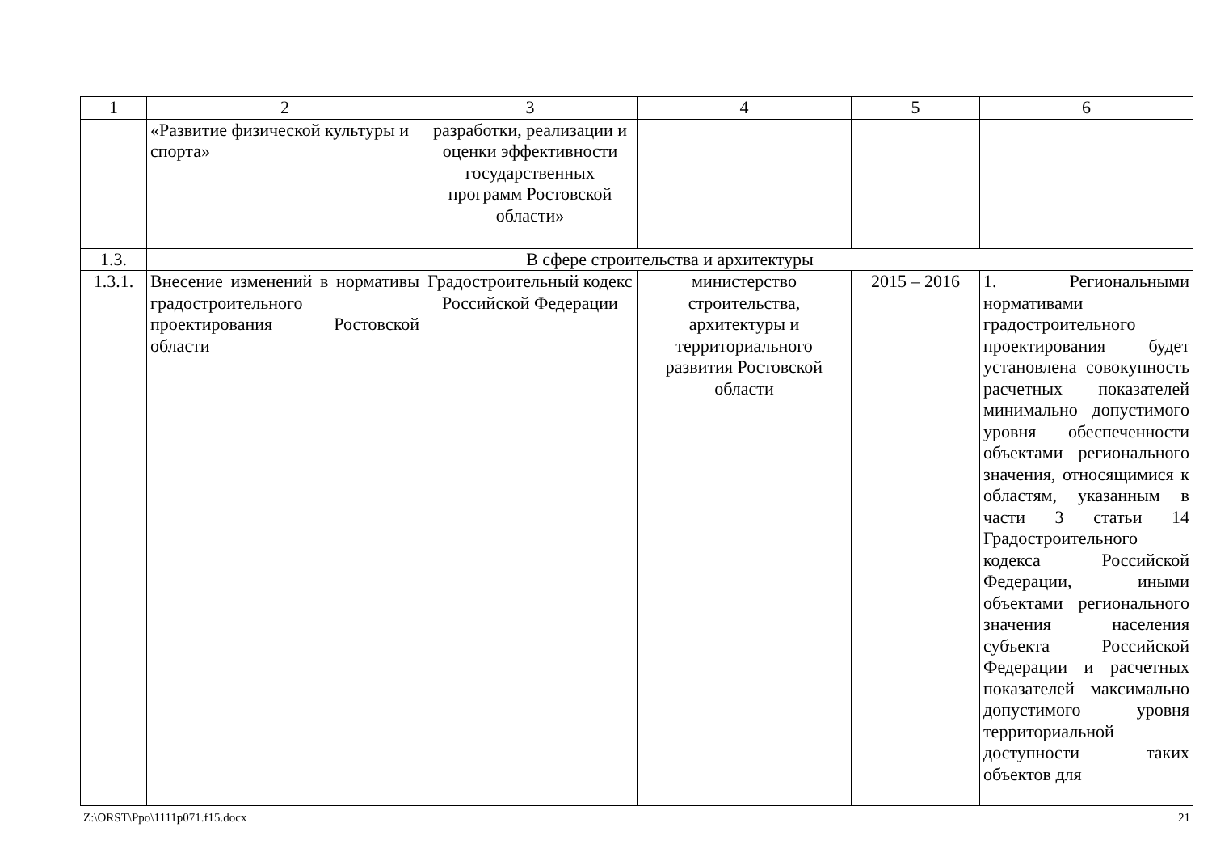| 1 | 2 | 3 | 4 | 5 | 6 |
| --- | --- | --- | --- | --- | --- |
| | «Развитие физической культуры и спорта» | разработки, реализации и оценки эффективности государственных программ Ростовской области» | | | |
| 1.3. | В сфере строительства и архитектуры | | | | |
| 1.3.1. | Внесение изменений в нормативы градостроительного проектирования Ростовской области | Градостроительный кодекс Российской Федерации | министерство строительства, архитектуры и территориального развития Ростовской области | 2015 – 2016 | 1. Региональными нормативами градостроительного проектирования будет установлена совокупность расчетных показателей минимально допустимого уровня обеспеченности объектами регионального значения, относящимися к областям, указанным в части 3 статьи 14 Градостроительного кодекса Российской Федерации, иными объектами регионального значения населения субъекта Российской Федерации и расчетных показателей максимально допустимого уровня территориальной доступности таких объектов для |
Z:\ORST\Ppo\1111p071.f15.docx 21